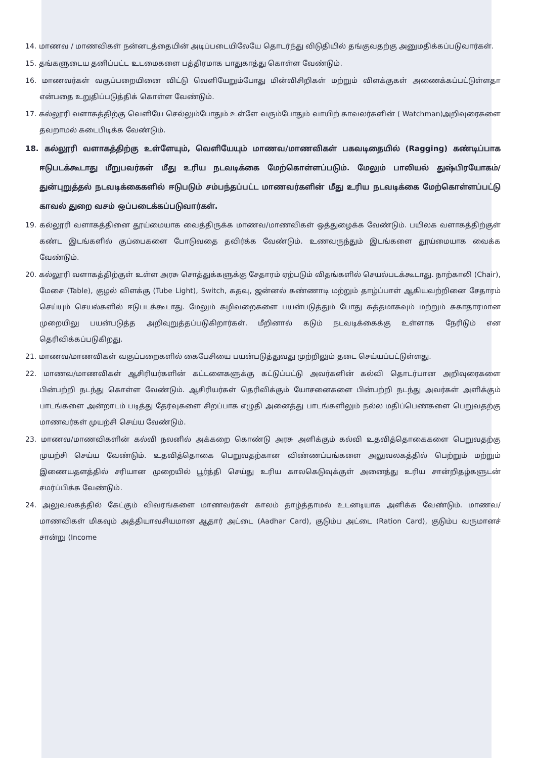14. மாணவ / மாணவிகள் நன்னடத்தையின் அடிப்படையிலேயே தொடர்ந்து விடுதியில் தங்குவதற்கு அனுமதிக்கப்படுவார்கள்.
15. தங்களுடைய தனிப்பட்ட உடமைகளை பத்திரமாக பாதுகாத்து கொள்ள வேண்டும்.
16. மாணவர்கள் வகுப்பறையினை விட்டு வெளியேறும்போது மின்விசிறிகள் மற்றும் விளக்குகள் அணைக்கப்பட்டுள்ளதா என்பதை உறுதிப்படுத்திக் கொள்ள வேண்டும்.
17. கல்லூரி வளாகத்திற்கு வெளியே செல்லும்போதும் உள்ளே வரும்போதும் வாயிற் காவலர்களின் ( Watchman)அறிவுரைகளை தவறாமல் கடைபிடிக்க வேண்டும்.
18. கல்லூரி வளாகத்திற்கு உள்ளேயும், வெளியேயும் மாணவ/மாணவிகள் பகவடிதையில் (Ragging) கண்டிப்பாக ஈடுபடக்கூடாது மீறுபவர்கள் மீது உரிய நடவடிக்கை மேற்கொள்ளப்படும். மேலும் பாலியல் துஷ்பிரயோகம்/துன்புறுத்தல் நடவடிக்கைகளில் ஈடுபடும் சம்பந்தப்பட்ட மாணவர்களின் மீது உரிய நடவடிக்கை மேற்கொள்ளப்பட்டு காவல் துறை வசம் ஒப்படைக்கப்படுவார்கள்.
19. கல்லூரி வளாகத்தினை தூய்மையாக வைத்திருக்க மாணவ/மாணவிகள் ஒத்துழைக்க வேண்டும். பயிலக வளாகத்திற்குள் கண்ட இடங்களில் குப்பைகளை போடுவதை தவிர்க்க வேண்டும். உணவருந்தும் இடங்களை தூய்மையாக வைக்க வேண்டும்.
20. கல்லூரி வளாகத்திற்குள் உள்ள அரசு சொத்துக்களுக்கு சேதாரம் ஏற்படும் விதங்களில் செயல்படக்கூடாது. நாற்காலி (Chair), மேசை (Table), குழல் விளக்கு (Tube Light), Switch, கதவு, ஜன்னல் கண்ணாடி மற்றும் தாழ்ப்பாள் ஆகியவற்றினை சேதாரம் செய்யும் செயல்களில் ஈடுபடக்கூடாது. மேலும் கழிவறைகளை பயன்படுத்தும் போது சுத்தமாகவும் மற்றும் சுகாதாரமான முறையிலு பயன்படுத்த அறிவுறுத்தப்படுகிறார்கள். மீறினால் கடும் நடவடிக்கைக்கு உள்ளாக நேரிடும் என தெரிவிக்கப்படுகிறது.
21. மாணவ/மாணவிகள் வகுப்பறைகளில் கைபேசியை பயன்படுத்துவது முற்றிலும் தடை செய்யப்பட்டுள்ளது.
22. மாணவ/மாணவிகள் ஆசிரியர்களின் கட்டளைகளுக்கு கட்டுப்பட்டு அவர்களின் கல்வி தொடர்பான அறிவுரைகளை பின்பற்றி நடந்து கொள்ள வேண்டும். ஆசிரியர்கள் தெரிவிக்கும் யோசனைகளை பின்பற்றி நடந்து அவர்கள் அளிக்கும் பாடங்களை அன்றாடம் படித்து தேர்வுகளை சிறப்பாக எழுதி அனைத்து பாடங்களிலும் நல்ல மதிப்பெண்களை பெறுவதற்கு மாணவர்கள் முயற்சி செய்ய வேண்டும்.
23. மாணவ/மாணவிகளின் கல்வி நலனில் அக்கறை கொண்டு அரசு அளிக்கும் கல்வி உதவித்தொகைகளை பெறுவதற்கு முயற்சி செய்ய வேண்டும். உதவித்தொகை பெறுவதற்கான விண்ணப்பங்களை அலுவலகத்தில் பெற்றும் மற்றும் இணையதளத்தில் சரியான முறையில் பூர்த்தி செய்து உரிய காலகெடுவுக்குள் அனைத்து உரிய சான்றிதழ்களுடன் சமர்ப்பிக்க வேண்டும்.
24. அலுவலகத்தில் கேட்கும் விவரங்களை மாணவர்கள் காலம் தாழ்த்தாமல் உடனடியாக அளிக்க வேண்டும். மாணவ/மாணவிகள் மிகவும் அத்தியாவசியமான ஆதார் அட்டை (Aadhar Card), குடும்ப அட்டை (Ration Card), குடும்ப வருமானச் சான்று (Income